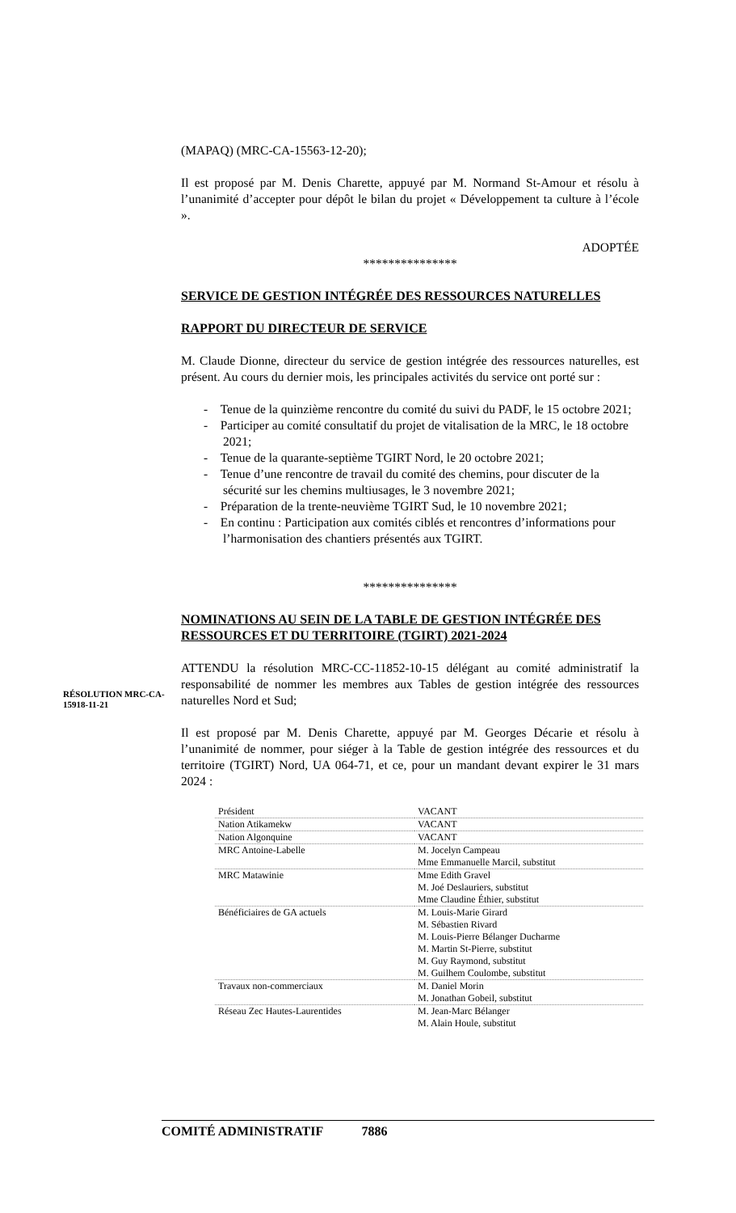(MAPAQ) (MRC-CA-15563-12-20);
Il est proposé par M. Denis Charette, appuyé par M. Normand St-Amour et résolu à l’unanimité d’accepter pour dépôt le bilan du projet « Développement ta culture à l’école ».
ADOPTÉE
***************
SERVICE DE GESTION INTÉGRÉE DES RESSOURCES NATURELLES
RAPPORT DU DIRECTEUR DE SERVICE
M. Claude Dionne, directeur du service de gestion intégrée des ressources naturelles, est présent. Au cours du dernier mois, les principales activités du service ont porté sur :
- Tenue de la quinzième rencontre du comité du suivi du PADF, le 15 octobre 2021;
- Participer au comité consultatif du projet de vitalisation de la MRC, le 18 octobre 2021;
- Tenue de la quarante-septième TGIRT Nord, le 20 octobre 2021;
- Tenue d’une rencontre de travail du comité des chemins, pour discuter de la sécurité sur les chemins multiusages, le 3 novembre 2021;
- Préparation de la trente-neuvième TGIRT Sud, le 10 novembre 2021;
- En continu : Participation aux comités ciblés et rencontres d’informations pour l’harmonisation des chantiers présentés aux TGIRT.
***************
NOMINATIONS AU SEIN DE LA TABLE DE GESTION INTÉGRÉE DES RESSOURCES ET DU TERRITOIRE (TGIRT) 2021-2024
ATTENDU la résolution MRC-CC-11852-10-15 délégant au comité administratif la responsabilité de nommer les membres aux Tables de gestion intégrée des ressources naturelles Nord et Sud;
Il est proposé par M. Denis Charette, appuyé par M. Georges Décarie et résolu à l’unanimité de nommer, pour siéger à la Table de gestion intégrée des ressources et du territoire (TGIRT) Nord, UA 064-71, et ce, pour un mandant devant expirer le 31 mars 2024 :
| Président | VACANT |
| Nation Atikamekw | VACANT |
| Nation Algonquine | VACANT |
| MRC Antoine-Labelle | M. Jocelyn Campeau Mme Emmanuelle Marcil, substitut |
| MRC Matawinie | Mme Edith Gravel M. Joé Deslauriers, substitut Mme Claudine Éthier, substitut |
| Bénéficiaires de GA actuels | M. Louis-Marie Girard M. Sébastien Rivard M. Louis-Pierre Bélanger Ducharme M. Martin St-Pierre, substitut M. Guy Raymond, substitut M. Guilhem Coulombe, substitut |
| Travaux non-commerciaux | M. Daniel Morin M. Jonathan Gobeil, substitut |
| Réseau Zec Hautes-Laurentides | M. Jean-Marc Bélanger M. Alain Houle, substitut |
RÉSOLUTION MRC-CA- 15918-11-21
COMITÉ ADMINISTRATIF 7886